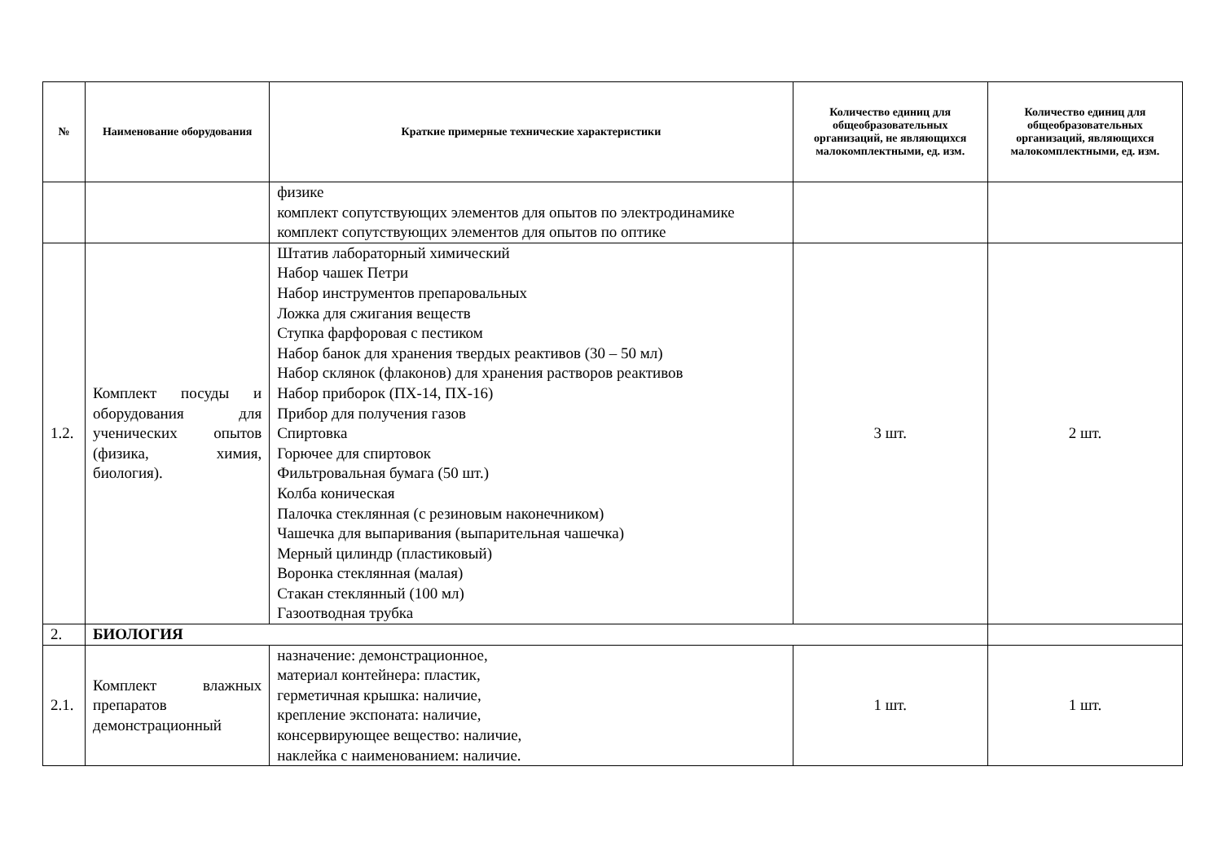| № | Наименование оборудования | Краткие примерные технические характеристики | Количество единиц для общеобразовательных организаций, не являющихся малокомплектными, ед. изм. | Количество единиц для общеобразовательных организаций, являющихся малокомплектными, ед. изм. |
| --- | --- | --- | --- | --- |
| | | физике комплект сопутствующих элементов для опытов по электродинамике комплект сопутствующих элементов для опытов по оптике | | |
| 1.2. | Комплект посуды и оборудования для ученических опытов (физика, химия, биология). | Штатив лабораторный химический Набор чашек Петри Набор инструментов препаровальных Ложка для сжигания веществ Ступка фарфоровая с пестиком Набор банок для хранения твердых реактивов (30 – 50 мл) Набор склянок (флаконов) для хранения растворов реактивов Набор приборок (ПХ-14, ПХ-16) Прибор для получения газов Спиртовка Горючее для спиртовок Фильтровальная бумага (50 шт.) Колба коническая Палочка стеклянная (с резиновым наконечником) Чашечка для выпаривания (выпарительная чашечка) Мерный цилиндр (пластиковый) Воронка стеклянная (малая) Стакан стеклянный (100 мл) Газоотводная трубка | 3 шт. | 2 шт. |
| 2. | БИОЛОГИЯ | | | |
| 2.1. | Комплект влажных препаратов демонстрационный | назначение: демонстрационное, материал контейнера: пластик, герметичная крышка: наличие, крепление экспоната: наличие, консервирующее вещество: наличие, наклейка с наименованием: наличие. | 1 шт. | 1 шт. |